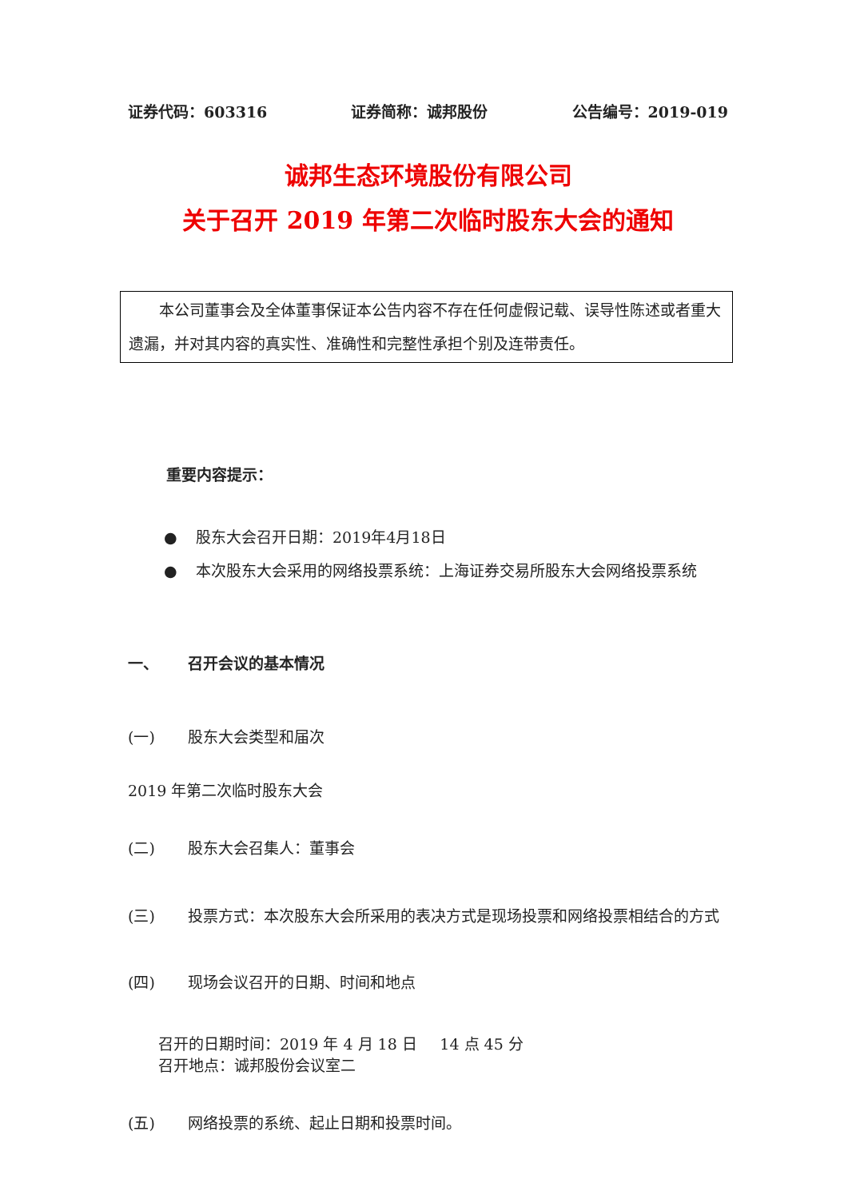证券代码：603316 证券简称：诚邦股份 公告编号：2019-019
诚邦生态环境股份有限公司
关于召开 2019 年第二次临时股东大会的通知
  本公司董事会及全体董事保证本公告内容不存在任何虚假记载、误导性陈述或者重大遗漏，并对其内容的真实性、准确性和完整性承担个别及连带责任。
重要内容提示：
● 股东大会召开日期：2019年4月18日
● 本次股东大会采用的网络投票系统：上海证券交易所股东大会网络投票系统
一、 召开会议的基本情况
(一) 股东大会类型和届次
2019 年第二次临时股东大会
(二) 股东大会召集人：董事会
(三) 投票方式：本次股东大会所采用的表决方式是现场投票和网络投票相结合的方式
(四) 现场会议召开的日期、时间和地点
召开的日期时间：2019 年 4 月 18 日  14 点 45 分
召开地点：诚邦股份会议室二
(五) 网络投票的系统、起止日期和投票时间。